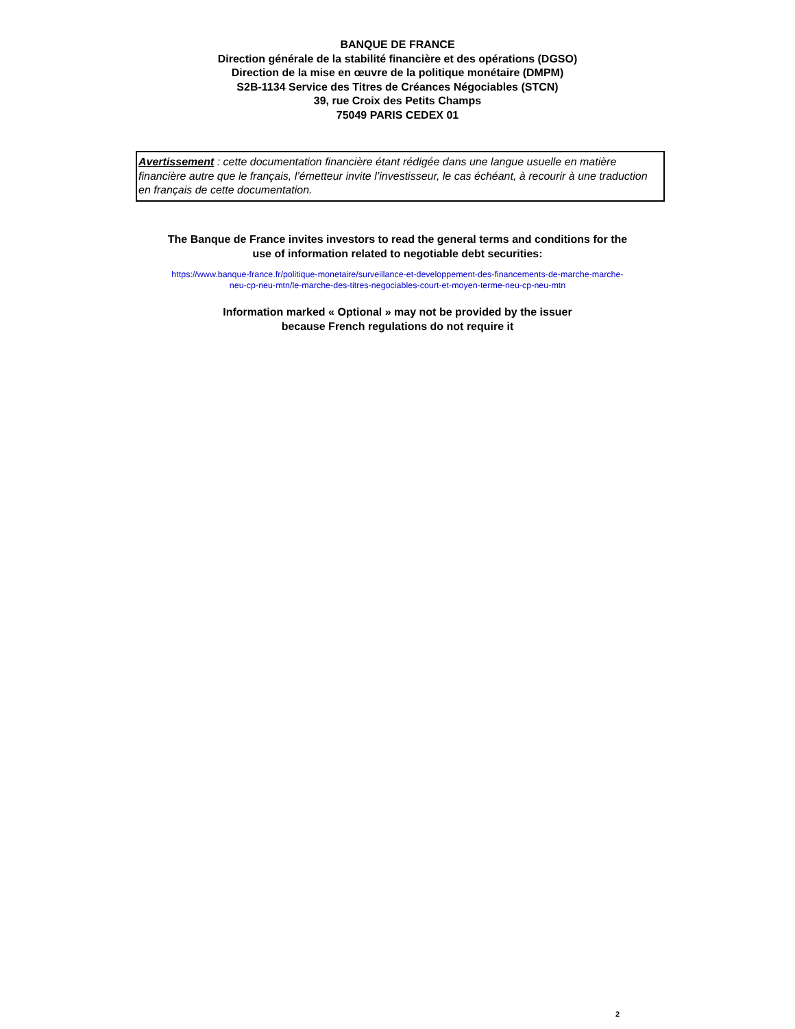BANQUE DE FRANCE
Direction générale de la stabilité financière et des opérations (DGSO)
Direction de la mise en œuvre de la politique monétaire (DMPM)
S2B-1134 Service des Titres de Créances Négociables (STCN)
39, rue Croix des Petits Champs
75049 PARIS CEDEX 01
Avertissement : cette documentation financière étant rédigée dans une langue usuelle en matière financière autre que le français, l’émetteur invite l’investisseur, le cas échéant, à recourir à une traduction en français de cette documentation.
The Banque de France invites investors to read the general terms and conditions for the
use of information related to negotiable debt securities:
https://www.banque-france.fr/politique-monetaire/surveillance-et-developpement-des-financements-de-marche-marche-
neu-cp-neu-mtn/le-marche-des-titres-negociables-court-et-moyen-terme-neu-cp-neu-mtn
Information marked « Optional » may not be provided by the issuer
because French regulations do not require it
2